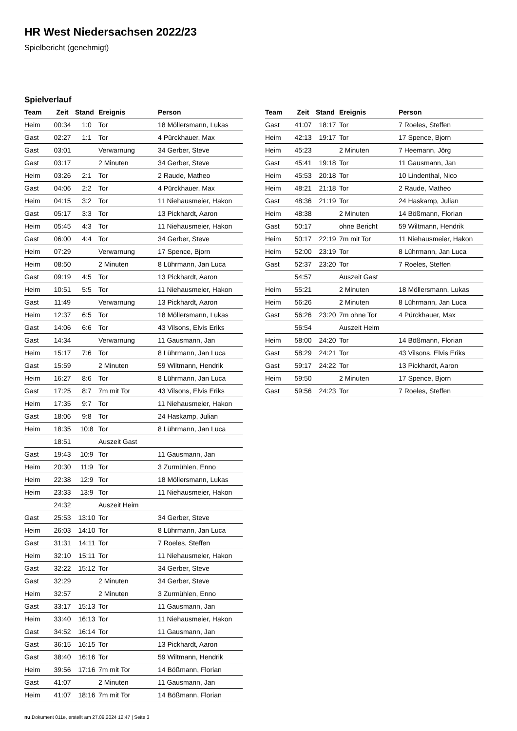HR West Niedersachsen 2022/23
Spielbericht (genehmigt)
Spielverlauf
| Team | Zeit | Stand | Ereignis | Person |
| --- | --- | --- | --- | --- |
| Heim | 00:34 | 1:0 | Tor | 18 Möllersmann, Lukas |
| Gast | 02:27 | 1:1 | Tor | 4 Pürckhauer, Max |
| Gast | 03:01 | | Verwarnung | 34 Gerber, Steve |
| Gast | 03:17 | | 2 Minuten | 34 Gerber, Steve |
| Heim | 03:26 | 2:1 | Tor | 2 Raude, Matheo |
| Gast | 04:06 | 2:2 | Tor | 4 Pürckhauer, Max |
| Heim | 04:15 | 3:2 | Tor | 11 Niehausmeier, Hakon |
| Gast | 05:17 | 3:3 | Tor | 13 Pickhardt, Aaron |
| Heim | 05:45 | 4:3 | Tor | 11 Niehausmeier, Hakon |
| Gast | 06:00 | 4:4 | Tor | 34 Gerber, Steve |
| Heim | 07:29 | | Verwarnung | 17 Spence, Bjorn |
| Heim | 08:50 | | 2 Minuten | 8 Lührmann, Jan Luca |
| Gast | 09:19 | 4:5 | Tor | 13 Pickhardt, Aaron |
| Heim | 10:51 | 5:5 | Tor | 11 Niehausmeier, Hakon |
| Gast | 11:49 | | Verwarnung | 13 Pickhardt, Aaron |
| Heim | 12:37 | 6:5 | Tor | 18 Möllersmann, Lukas |
| Gast | 14:06 | 6:6 | Tor | 43 Vilsons, Elvis Eriks |
| Gast | 14:34 | | Verwarnung | 11 Gausmann, Jan |
| Heim | 15:17 | 7:6 | Tor | 8 Lührmann, Jan Luca |
| Gast | 15:59 | | 2 Minuten | 59 Wiltmann, Hendrik |
| Heim | 16:27 | 8:6 | Tor | 8 Lührmann, Jan Luca |
| Gast | 17:25 | 8:7 | 7m mit Tor | 43 Vilsons, Elvis Eriks |
| Heim | 17:35 | 9:7 | Tor | 11 Niehausmeier, Hakon |
| Gast | 18:06 | 9:8 | Tor | 24 Haskamp, Julian |
| Heim | 18:35 | 10:8 | Tor | 8 Lührmann, Jan Luca |
| | 18:51 | | Auszeit Gast | |
| Gast | 19:43 | 10:9 | Tor | 11 Gausmann, Jan |
| Heim | 20:30 | 11:9 | Tor | 3 Zurmühlen, Enno |
| Heim | 22:38 | 12:9 | Tor | 18 Möllersmann, Lukas |
| Heim | 23:33 | 13:9 | Tor | 11 Niehausmeier, Hakon |
| | 24:32 | | Auszeit Heim | |
| Gast | 25:53 | 13:10 | Tor | 34 Gerber, Steve |
| Heim | 26:03 | 14:10 | Tor | 8 Lührmann, Jan Luca |
| Gast | 31:31 | 14:11 | Tor | 7 Roeles, Steffen |
| Heim | 32:10 | 15:11 | Tor | 11 Niehausmeier, Hakon |
| Gast | 32:22 | 15:12 | Tor | 34 Gerber, Steve |
| Gast | 32:29 | | 2 Minuten | 34 Gerber, Steve |
| Heim | 32:57 | | 2 Minuten | 3 Zurmühlen, Enno |
| Gast | 33:17 | 15:13 | Tor | 11 Gausmann, Jan |
| Heim | 33:40 | 16:13 | Tor | 11 Niehausmeier, Hakon |
| Gast | 34:52 | 16:14 | Tor | 11 Gausmann, Jan |
| Gast | 36:15 | 16:15 | Tor | 13 Pickhardt, Aaron |
| Gast | 38:40 | 16:16 | Tor | 59 Wiltmann, Hendrik |
| Heim | 39:56 | 17:16 | 7m mit Tor | 14 Bößmann, Florian |
| Gast | 41:07 | | 2 Minuten | 11 Gausmann, Jan |
| Heim | 41:07 | 18:16 | 7m mit Tor | 14 Bößmann, Florian |
| Team | Zeit | Stand | Ereignis | Person |
| --- | --- | --- | --- | --- |
| Gast | 41:07 | 18:17 | Tor | 7 Roeles, Steffen |
| Heim | 42:13 | 19:17 | Tor | 17 Spence, Bjorn |
| Heim | 45:23 | | 2 Minuten | 7 Heemann, Jörg |
| Gast | 45:41 | 19:18 | Tor | 11 Gausmann, Jan |
| Heim | 45:53 | 20:18 | Tor | 10 Lindenthal, Nico |
| Heim | 48:21 | 21:18 | Tor | 2 Raude, Matheo |
| Gast | 48:36 | 21:19 | Tor | 24 Haskamp, Julian |
| Heim | 48:38 | | 2 Minuten | 14 Bößmann, Florian |
| Gast | 50:17 | | ohne Bericht | 59 Wiltmann, Hendrik |
| Heim | 50:17 | 22:19 | 7m mit Tor | 11 Niehausmeier, Hakon |
| Heim | 52:00 | 23:19 | Tor | 8 Lührmann, Jan Luca |
| Gast | 52:37 | 23:20 | Tor | 7 Roeles, Steffen |
| | 54:57 | | Auszeit Gast | |
| Heim | 55:21 | | 2 Minuten | 18 Möllersmann, Lukas |
| Heim | 56:26 | | 2 Minuten | 8 Lührmann, Jan Luca |
| Gast | 56:26 | 23:20 | 7m ohne Tor | 4 Pürckhauer, Max |
| | 56:54 | | Auszeit Heim | |
| Heim | 58:00 | 24:20 | Tor | 14 Bößmann, Florian |
| Gast | 58:29 | 24:21 | Tor | 43 Vilsons, Elvis Eriks |
| Gast | 59:17 | 24:22 | Tor | 13 Pickhardt, Aaron |
| Heim | 59:50 | | 2 Minuten | 17 Spence, Bjorn |
| Gast | 59:56 | 24:23 | Tor | 7 Roeles, Steffen |
nu.Dokument 011e, erstellt am 27.09.2024 12:47 | Seite 3